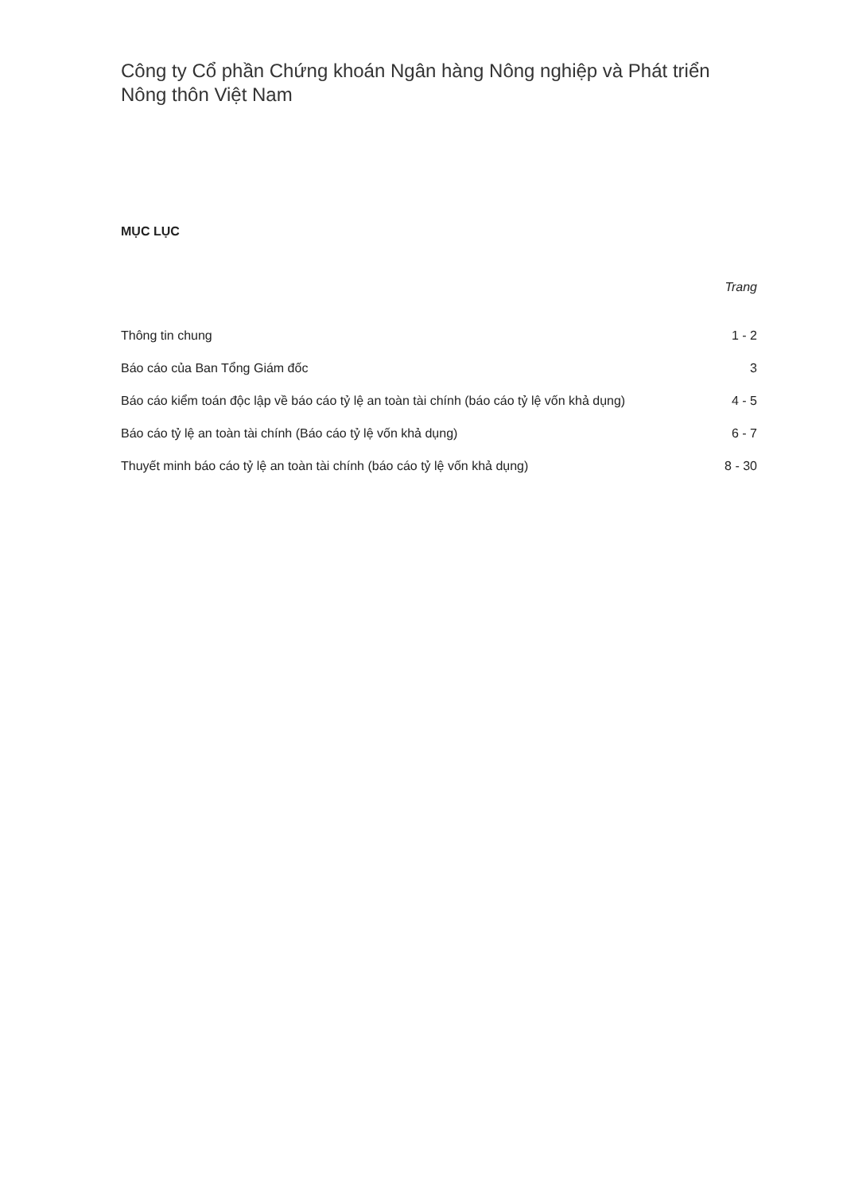Công ty Cổ phần Chứng khoán Ngân hàng Nông nghiệp và Phát triển Nông thôn Việt Nam
MỤC LỤC
| | Trang |
| --- | --- |
| Thông tin chung | 1 - 2 |
| Báo cáo của Ban Tổng Giám đốc | 3 |
| Báo cáo kiểm toán độc lập về báo cáo tỷ lệ an toàn tài chính (báo cáo tỷ lệ vốn khả dụng) | 4 - 5 |
| Báo cáo tỷ lệ an toàn tài chính (Báo cáo tỷ lệ vốn khả dụng) | 6 - 7 |
| Thuyết minh báo cáo tỷ lệ an toàn tài chính (báo cáo tỷ lệ vốn khả dụng) | 8 - 30 |